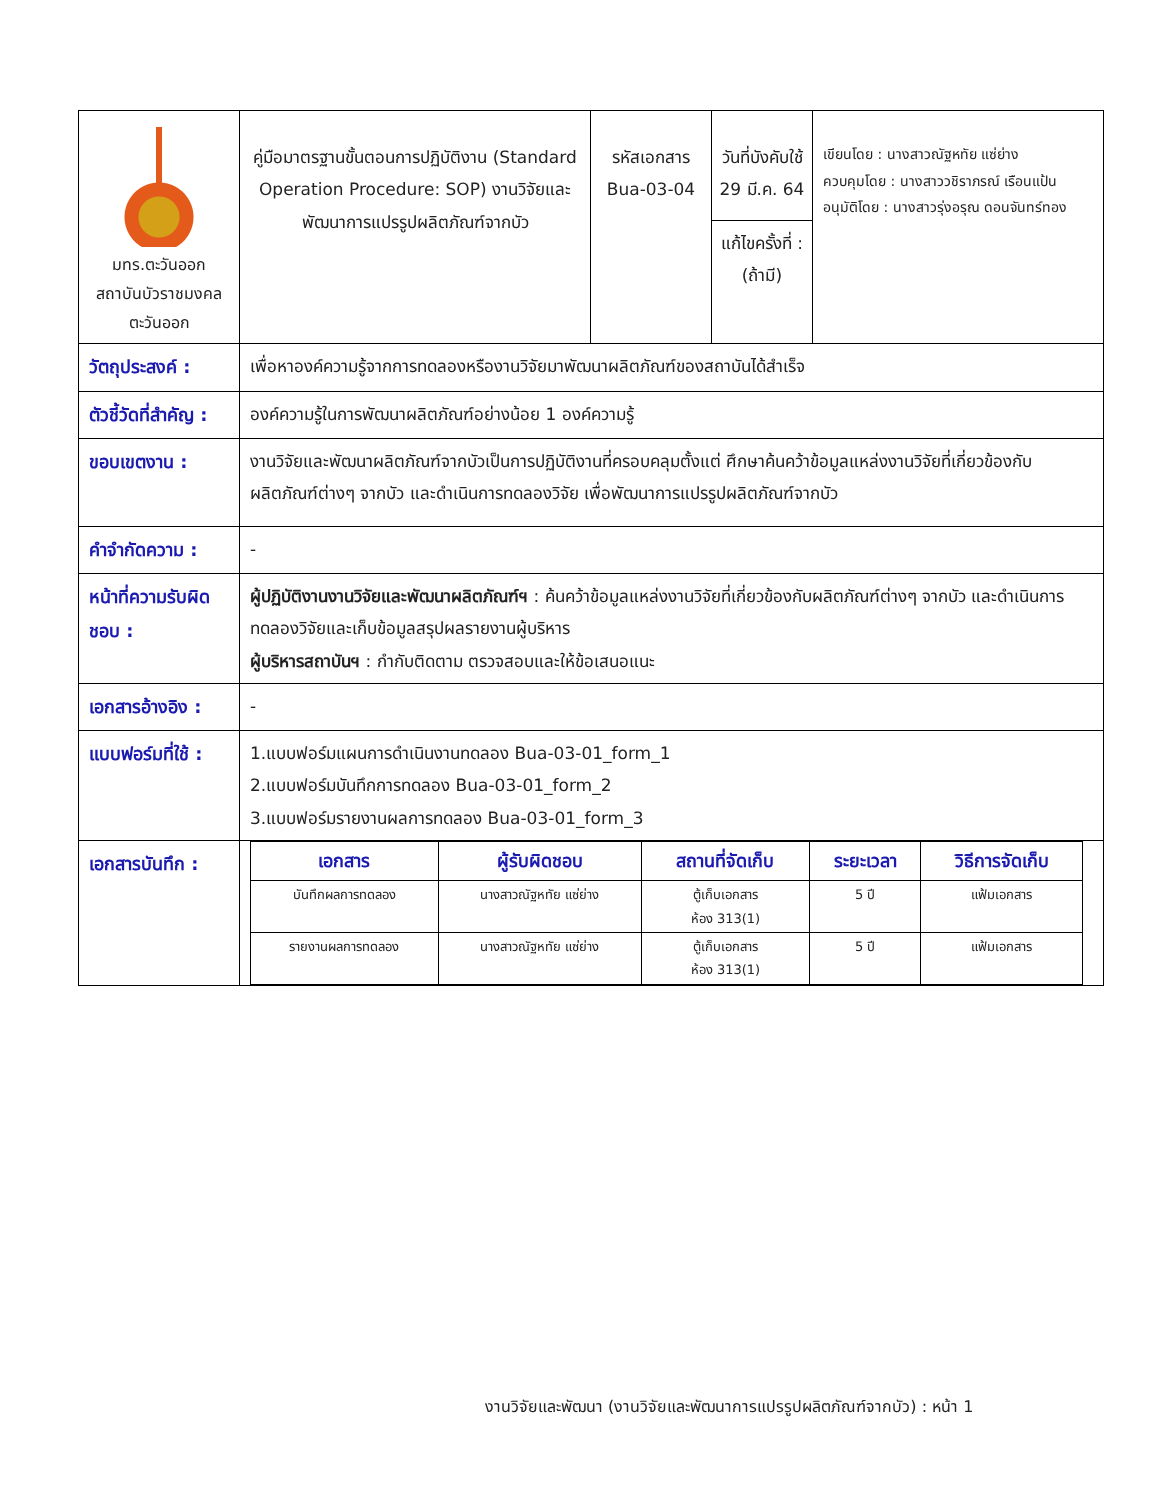| มทร.ตะวันออก สถาบันบัวราชมงคลตะวันออก | คู่มือมาตรฐานขั้นตอนการปฏิบัติงาน (Standard Operation Procedure: SOP) งานวิจัยและพัฒนาการแปรรูปผลิตภัณฑ์จากบัว | รหัสเอกสาร Bua-03-04 | วันที่บังคับใช้ 29 มี.ค. 64 แก้ไขครั้งที่ : (ถ้ามี) | เขียนโดย : นางสาวณัฐหทัย แซ่ย่าง ควบคุมโดย : นางสาววชิราภรณ์ เรือนแป้น อนุมัติโดย : นางสาวรุ่งอรุณ ดอนจันทร์ทอง |
| วัตถุประสงค์ : | เพื่อหาองค์ความรู้จากการทดลองหรืองานวิจัยมาพัฒนาผลิตภัณฑ์ของสถาบันได้สำเร็จ | | | |
| ตัวชี้วัดที่สำคัญ : | องค์ความรู้ในการพัฒนาผลิตภัณฑ์อย่างน้อย 1 องค์ความรู้ | | | |
| ขอบเขตงาน : | งานวิจัยและพัฒนาผลิตภัณฑ์จากบัวเป็นการปฏิบัติงานที่ครอบคลุมตั้งแต่ ศึกษาค้นคว้าข้อมูลแหล่งงานวิจัยที่เกี่ยวข้องกับผลิตภัณฑ์ต่างๆ จากบัว และดำเนินการทดลองวิจัย เพื่อพัฒนาการแปรรูปผลิตภัณฑ์จากบัว | | | |
| คำจำกัดความ : | - | | | |
| หน้าที่ความรับผิดชอบ : | ผู้ปฏิบัติงานงานวิจัยและพัฒนาผลิตภัณฑ์ฯ : ค้นคว้าข้อมูลแหล่งงานวิจัยที่เกี่ยวข้องกับผลิตภัณฑ์ต่างๆ จากบัว และดำเนินการทดลองวิจัยและเก็บข้อมูลสรุปผลรายงานผู้บริหาร ผู้บริหารสถาบันฯ : กำกับติดตาม ตรวจสอบและให้ข้อเสนอแนะ | | | |
| เอกสารอ้างอิง : | - | | | |
| แบบฟอร์มที่ใช้ : | 1.แบบฟอร์มแผนการดำเนินงานทดลอง Bua-03-01_form_1 2.แบบฟอร์มบันทึกการทดลอง Bua-03-01_form_2 3.แบบฟอร์มรายงานผลการทดลอง Bua-03-01_form_3 | | | |
| เอกสารบันทึก : | / เอกสาร / ผู้รับผิดชอบ / สถานที่จัดเก็บ / ระยะเวลา / วิธีการจัดเก็บ / / --- / --- / --- / --- / --- / / บันทึกผลการทดลอง / นางสาวณัฐหทัย แซ่ย่าง / ตู้เก็บเอกสาร ห้อง 313(1) / 5 ปี / แฟ้มเอกสาร / / รายงานผลการทดลอง / นางสาวณัฐหทัย แซ่ย่าง / ตู้เก็บเอกสาร ห้อง 313(1) / 5 ปี / แฟ้มเอกสาร / | | | |
งานวิจัยและพัฒนา (งานวิจัยและพัฒนาการแปรรูปผลิตภัณฑ์จากบัว) : หน้า 1